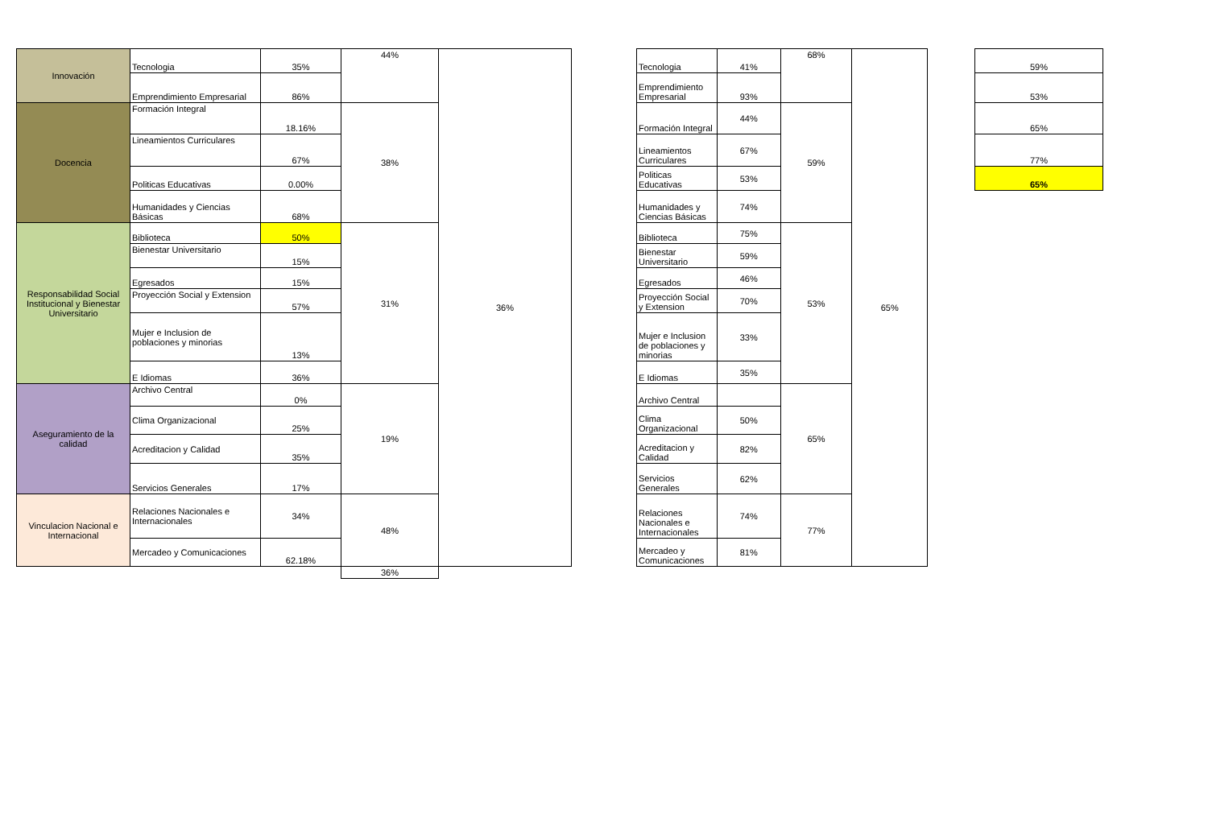| Innovación | Tecnologia | 35% | 44% | 36% |
| | Emprendimiento Empresarial | 86% | | |
| Docencia | Formación Integral | 18.16% | 38% | |
| | Lineamientos Curriculares | 67% | | |
| | Politicas Educativas | 0.00% | | |
| | Humanidades y Ciencias Básicas | 68% | | |
| Responsabilidad Social Institucional y Bienestar Universitario | Biblioteca | 50% | 31% | |
| | Bienestar Universitario | 15% | | |
| | Egresados | 15% | | |
| | Proyección Social y Extension | 57% | | |
| | Mujer e Inclusion de poblaciones y minorias | 13% | | |
| | E Idiomas | 36% | | |
| Aseguramiento de la calidad | Archivo Central | 0% | 19% | |
| | Clima Organizacional | 25% | | |
| | Acreditacion y Calidad | 35% | | |
| | Servicios Generales | 17% | | |
| Vinculacion Nacional e Internacional | Relaciones Nacionales e Internacionales | 34% | 48% | |
| | Mercadeo y Comunicaciones | 62.18% | | |
| | | | 36% | |
| Tecnologia | 41% | 68% | 65% |
| Emprendimiento Empresarial | 93% | | |
| Formación Integral | 44% | 59% | |
| Lineamientos Curriculares | 67% | | |
| Politicas Educativas | 53% | | |
| Humanidades y Ciencias Básicas | 74% | | |
| Biblioteca | 75% | 53% | |
| Bienestar Universitario | 59% | | |
| Egresados | 46% | | |
| Proyección Social y Extension | 70% | | |
| Mujer e Inclusion de poblaciones y minorias | 33% | | |
| E Idiomas | 35% | | |
| Archivo Central | | 65% | |
| Clima Organizacional | 50% | | |
| Acreditacion y Calidad | 82% | | |
| Servicios Generales | 62% | | |
| Relaciones Nacionales e Internacionales | 74% | 77% | |
| Mercadeo y Comunicaciones | 81% | | |
| 59% |
| 53% |
| 65% |
| 77% |
| 65% |